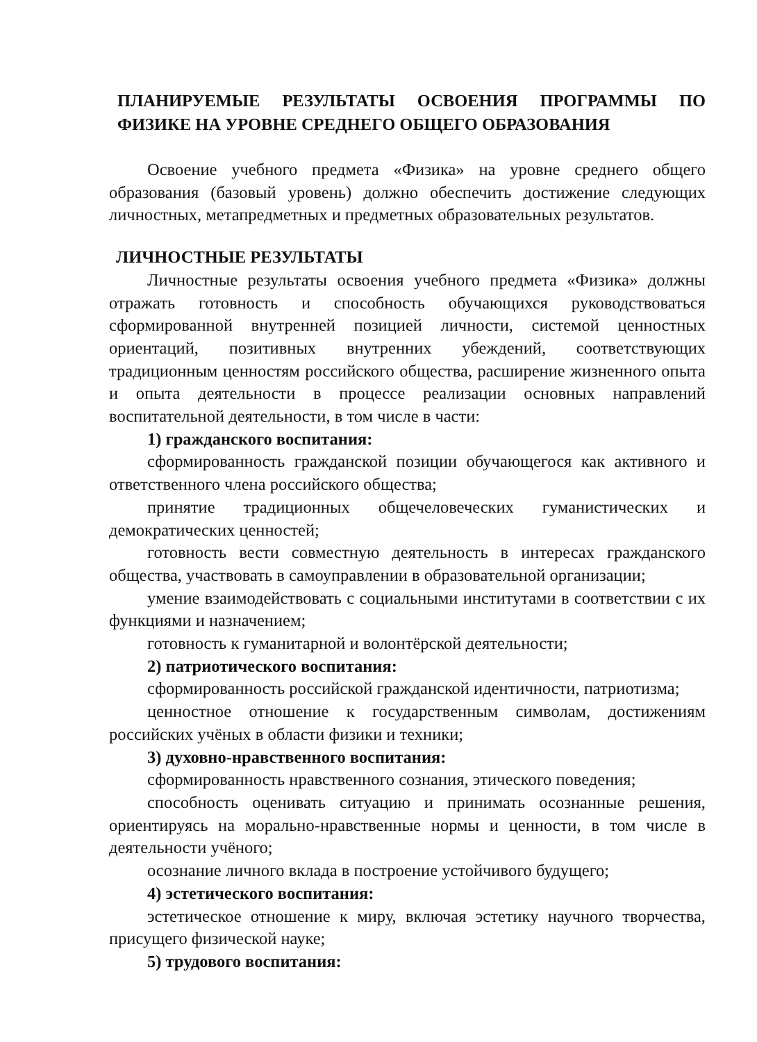ПЛАНИРУЕМЫЕ РЕЗУЛЬТАТЫ ОСВОЕНИЯ ПРОГРАММЫ ПО ФИЗИКЕ НА УРОВНЕ СРЕДНЕГО ОБЩЕГО ОБРАЗОВАНИЯ
Освоение учебного предмета «Физика» на уровне среднего общего образования (базовый уровень) должно обеспечить достижение следующих личностных, метапредметных и предметных образовательных результатов.
ЛИЧНОСТНЫЕ РЕЗУЛЬТАТЫ
Личностные результаты освоения учебного предмета «Физика» должны отражать готовность и способность обучающихся руководствоваться сформированной внутренней позицией личности, системой ценностных ориентаций, позитивных внутренних убеждений, соответствующих традиционным ценностям российского общества, расширение жизненного опыта и опыта деятельности в процессе реализации основных направлений воспитательной деятельности, в том числе в части:
1) гражданского воспитания:
сформированность гражданской позиции обучающегося как активного и ответственного члена российского общества;
принятие традиционных общечеловеческих гуманистических и демократических ценностей;
готовность вести совместную деятельность в интересах гражданского общества, участвовать в самоуправлении в образовательной организации;
умение взаимодействовать с социальными институтами в соответствии с их функциями и назначением;
готовность к гуманитарной и волонтёрской деятельности;
2) патриотического воспитания:
сформированность российской гражданской идентичности, патриотизма;
ценностное отношение к государственным символам, достижениям российских учёных в области физики и техники;
3) духовно-нравственного воспитания:
сформированность нравственного сознания, этического поведения;
способность оценивать ситуацию и принимать осознанные решения, ориентируясь на морально-нравственные нормы и ценности, в том числе в деятельности учёного;
осознание личного вклада в построение устойчивого будущего;
4) эстетического воспитания:
эстетическое отношение к миру, включая эстетику научного творчества, присущего физической науке;
5) трудового воспитания: